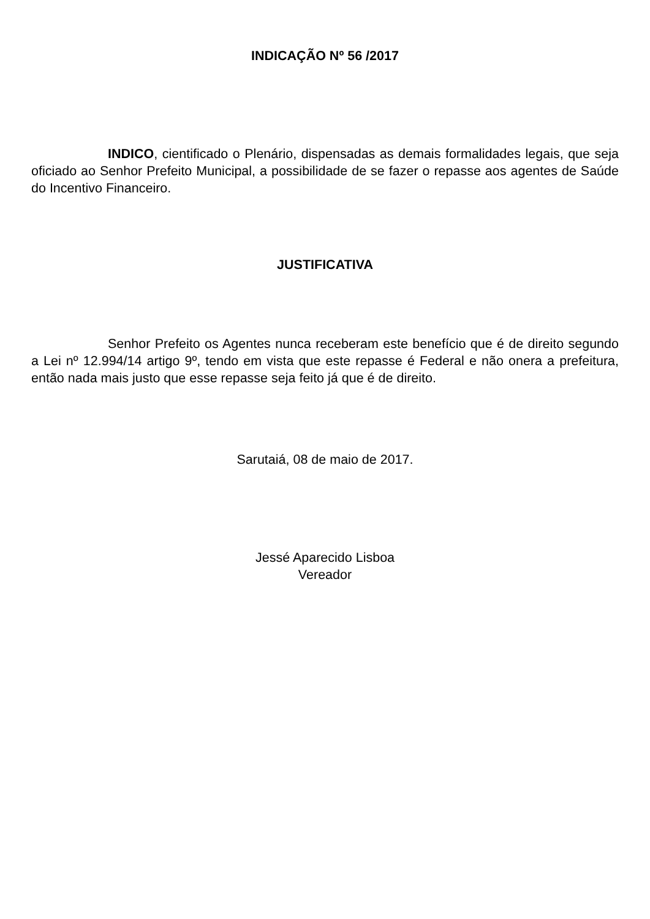INDICAÇÃO Nº 56 /2017
INDICO, cientificado o Plenário, dispensadas as demais formalidades legais, que seja oficiado ao Senhor Prefeito Municipal, a possibilidade de se fazer o repasse aos agentes de Saúde do Incentivo Financeiro.
JUSTIFICATIVA
Senhor Prefeito os Agentes nunca receberam este benefício que é de direito segundo a Lei nº 12.994/14 artigo 9º, tendo em vista que este repasse é Federal e não onera a prefeitura, então nada mais justo que esse repasse seja feito já que é de direito.
Sarutaiá, 08 de maio de 2017.
Jessé Aparecido Lisboa
Vereador